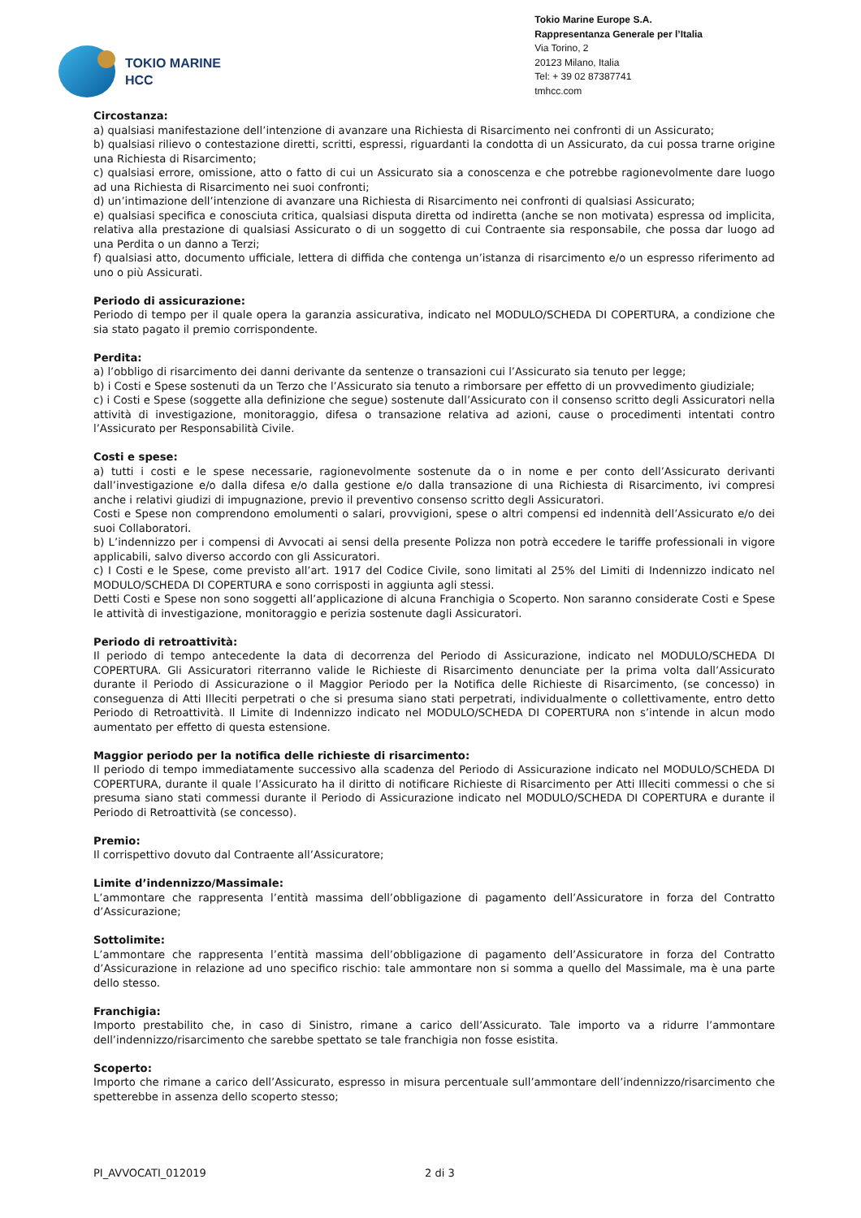TOKIO MARINE
HCC
Tokio Marine Europe S.A.
Rappresentanza Generale per l’Italia
Via Torino, 2
20123 Milano, Italia
Tel: + 39 02 87387741
tmhcc.com
Circostanza:
a) qualsiasi manifestazione dell’intenzione di avanzare una Richiesta di Risarcimento nei confronti di un Assicurato;
b) qualsiasi rilievo o contestazione diretti, scritti, espressi, riguardanti la condotta di un Assicurato, da cui possa trarne origine una Richiesta di Risarcimento;
c) qualsiasi errore, omissione, atto o fatto di cui un Assicurato sia a conoscenza e che potrebbe ragionevolmente dare luogo ad una Richiesta di Risarcimento nei suoi confronti;
d) un’intimazione dell’intenzione di avanzare una Richiesta di Risarcimento nei confronti di qualsiasi Assicurato;
e) qualsiasi specifica e conosciuta critica, qualsiasi disputa diretta od indiretta (anche se non motivata) espressa od implicita, relativa alla prestazione di qualsiasi Assicurato o di un soggetto di cui Contraente sia responsabile, che possa dar luogo ad una Perdita o un danno a Terzi;
f) qualsiasi atto, documento ufficiale, lettera di diffida che contenga un’istanza di risarcimento e/o un espresso riferimento ad uno o più Assicurati.
Periodo di assicurazione:
Periodo di tempo per il quale opera la garanzia assicurativa, indicato nel MODULO/SCHEDA DI COPERTURA, a condizione che sia stato pagato il premio corrispondente.
Perdita:
a) l’obbligo di risarcimento dei danni derivante da sentenze o transazioni cui l’Assicurato sia tenuto per legge;
b) i Costi e Spese sostenuti da un Terzo che l’Assicurato sia tenuto a rimborsare per effetto di un provvedimento giudiziale;
c) i Costi e Spese (soggette alla definizione che segue) sostenute dall’Assicurato con il consenso scritto degli Assicuratori nella attività di investigazione, monitoraggio, difesa o transazione relativa ad azioni, cause o procedimenti intentati contro l’Assicurato per Responsabilità Civile.
Costi e spese:
a) tutti i costi e le spese necessarie, ragionevolmente sostenute da o in nome e per conto dell’Assicurato derivanti dall’investigazione e/o dalla difesa e/o dalla gestione e/o dalla transazione di una Richiesta di Risarcimento, ivi compresi anche i relativi giudizi di impugnazione, previo il preventivo consenso scritto degli Assicuratori.
Costi e Spese non comprendono emolumenti o salari, provvigioni, spese o altri compensi ed indennità dell’Assicurato e/o dei suoi Collaboratori.
b) L’indennizzo per i compensi di Avvocati ai sensi della presente Polizza non potrà eccedere le tariffe professionali in vigore applicabili, salvo diverso accordo con gli Assicuratori.
c) I Costi e le Spese, come previsto all’art. 1917 del Codice Civile, sono limitati al 25% del Limiti di Indennizzo indicato nel MODULO/SCHEDA DI COPERTURA e sono corrisposti in aggiunta agli stessi.
Detti Costi e Spese non sono soggetti all’applicazione di alcuna Franchigia o Scoperto. Non saranno considerate Costi e Spese le attività di investigazione, monitoraggio e perizia sostenute dagli Assicuratori.
Periodo di retroattività:
Il periodo di tempo antecedente la data di decorrenza del Periodo di Assicurazione, indicato nel MODULO/SCHEDA DI COPERTURA. Gli Assicuratori riterranno valide le Richieste di Risarcimento denunciate per la prima volta dall’Assicurato durante il Periodo di Assicurazione o il Maggior Periodo per la Notifica delle Richieste di Risarcimento, (se concesso) in conseguenza di Atti Illeciti perpetrati o che si presuma siano stati perpetrati, individualmente o collettivamente, entro detto Periodo di Retroattività. Il Limite di Indennizzo indicato nel MODULO/SCHEDA DI COPERTURA non s’intende in alcun modo aumentato per effetto di questa estensione.
Maggior periodo per la notifica delle richieste di risarcimento:
Il periodo di tempo immediatamente successivo alla scadenza del Periodo di Assicurazione indicato nel MODULO/SCHEDA DI COPERTURA, durante il quale l’Assicurato ha il diritto di notificare Richieste di Risarcimento per Atti Illeciti commessi o che si presuma siano stati commessi durante il Periodo di Assicurazione indicato nel MODULO/SCHEDA DI COPERTURA e durante il Periodo di Retroattività (se concesso).
Premio:
Il corrispettivo dovuto dal Contraente all’Assicuratore;
Limite d’indennizzo/Massimale:
L’ammontare che rappresenta l’entità massima dell’obbligazione di pagamento dell’Assicuratore in forza del Contratto d’Assicurazione;
Sottolimite:
L’ammontare che rappresenta l’entità massima dell’obbligazione di pagamento dell’Assicuratore in forza del Contratto d’Assicurazione in relazione ad uno specifico rischio: tale ammontare non si somma a quello del Massimale, ma è una parte dello stesso.
Franchigia:
Importo prestabilito che, in caso di Sinistro, rimane a carico dell’Assicurato. Tale importo va a ridurre l’ammontare dell’indennizzo/risarcimento che sarebbe spettato se tale franchigia non fosse esistita.
Scoperto:
Importo che rimane a carico dell’Assicurato, espresso in misura percentuale sull’ammontare dell’indennizzo/risarcimento che spetterebbe in assenza dello scoperto stesso;
PI_AVVOCATI_012019 2 di 3